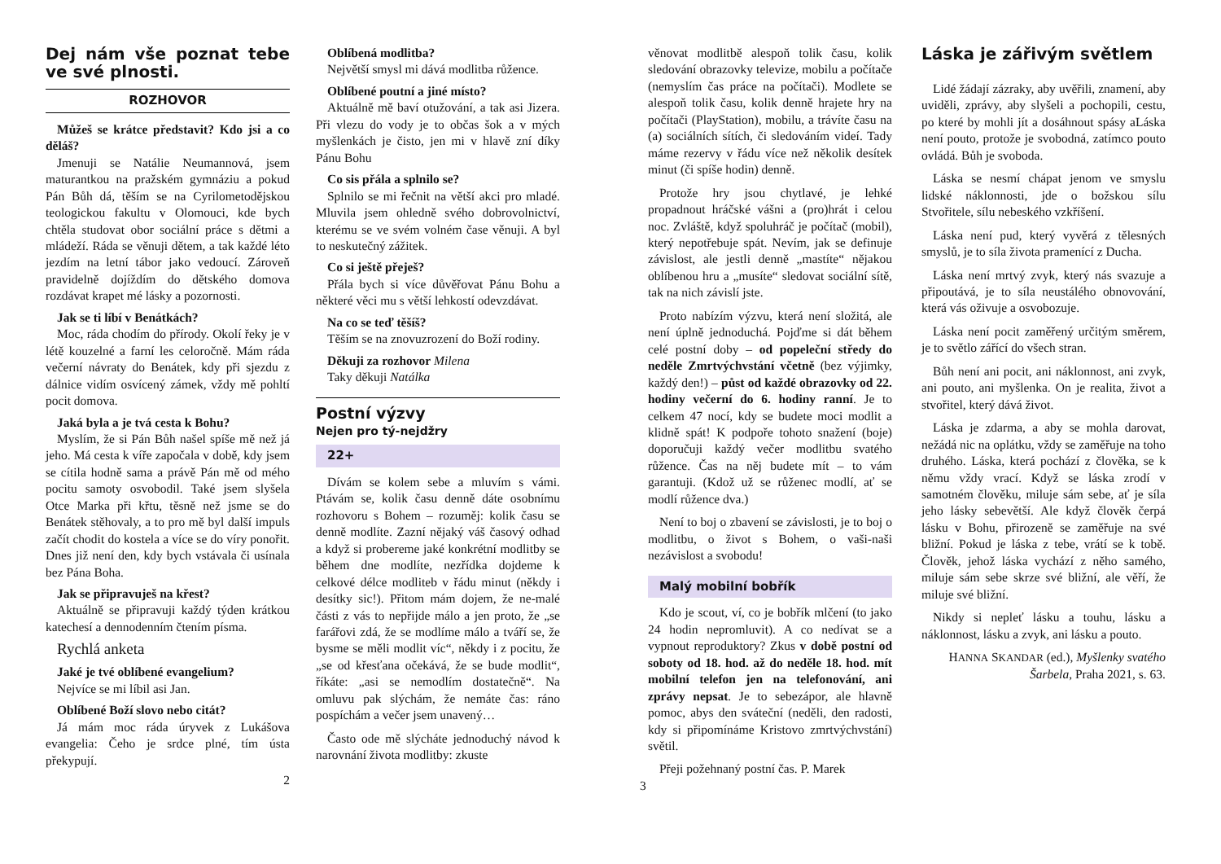Dej nám vše poznat tebe ve své plnosti.
ROZHOVOR
Můžeš se krátce představit? Kdo jsi a co děláš?
Jmenuji se Natálie Neumannová, jsem maturantkou na pražském gymnáziu a pokud Pán Bůh dá, těším se na Cyrilometodějskou teologickou fakultu v Olomouci, kde bych chtěla studovat obor sociální práce s dětmi a mládeží. Ráda se věnuji dětem, a tak každé léto jezdím na letní tábor jako vedoucí. Zároveň pravidelně dojíždím do dětského domova rozdávat krapet mé lásky a pozornosti.
Jak se ti líbí v Benátkách?
Moc, ráda chodím do přírody. Okolí řeky je v létě kouzelné a farní les celoročně. Mám ráda večerní návraty do Benátek, kdy při sjezdu z dálnice vidím osvícený zámek, vždy mě pohltí pocit domova.
Jaká byla a je tvá cesta k Bohu?
Myslím, že si Pán Bůh našel spíše mě než já jeho. Má cesta k víře započala v době, kdy jsem se cítila hodně sama a právě Pán mě od mého pocitu samoty osvobodil. Také jsem slyšela Otce Marka při křtu, těsně než jsme se do Benátek stěhovaly, a to pro mě byl další impuls začít chodit do kostela a více se do víry ponořit. Dnes již není den, kdy bych vstávala či usínala bez Pána Boha.
Jak se připravuješ na křest?
Aktuálně se připravuji každý týden krátkou katechesí a dennodenním čtením písma.
Rychlá anketa
Jaké je tvé oblíbené evangelium?
Nejvíce se mi líbil asi Jan.
Oblíbené Boží slovo nebo citát?
Já mám moc ráda úryvek z Lukášova evangelia: Čeho je srdce plné, tím ústa překypují.
2
Oblíbená modlitba?
Největší smysl mi dává modlitba růžence.
Oblíbené poutní a jiné místo?
Aktuálně mě baví otužování, a tak asi Jizera. Při vlezu do vody je to občas šok a v mých myšlenkách je čisto, jen mi v hlavě zní díky Pánu Bohu
Co sis přála a splnilo se?
Splnilo se mi řečnit na větší akci pro mladé. Mluvila jsem ohledně svého dobrovolnictví, kterému se ve svém volném čase věnuji. A byl to neskutečný zážitek.
Co si ještě přeješ?
Přála bych si více důvěřovat Pánu Bohu a některé věci mu s větší lehkostí odevzdávat.
Na co se teď těšíš?
Těším se na znovuzrození do Boží rodiny.
Děkuji za rozhovor Milena
Taky děkuji Natálka
Postní výzvy
Nejen pro tý-nejdžry
22+
Dívám se kolem sebe a mluvím s vámi. Ptávám se, kolik času denně dáte osobnímu rozhovoru s Bohem – rozuměj: kolik času se denně modlíte. Zazní nějaký váš časový odhad a když si probereme jaké konkrétní modlitby se během dne modlíte, nezřídka dojdeme k celkové délce modliteb v řádu minut (někdy i desítky sic!). Přitom mám dojem, že ne-malé části z vás to nepřijde málo a jen proto, že „se farářovi zdá, že se modlíme málo a tváří se, že bysme se měli modlit víc“, někdy i z pocitu, že „se od křesťana očekává, že se bude modlit“, říkáte: „asi se nemodlím dostatečně“. Na omluvu pak slýchám, že nemáte čas: ráno pospíchám a večer jsem unavený…
Často ode mě slýcháte jednoduchý návod k narovnání života modlitby: zkuste
věnovat modlitbě alespoň tolik času, kolik sledování obrazovky televize, mobilu a počítače (nemyslím čas práce na počítači). Modlete se alespoň tolik času, kolik denně hrajete hry na počítači (PlayStation), mobilu, a trávíte času na (a) sociálních sítích, či sledováním videí. Tady máme rezervy v řádu více než několik desítek minut (či spíše hodin) denně.
Protože hry jsou chytlavé, je lehké propadnout hráčské vášni a (pro)hrát i celou noc. Zvláště, když spoluhráč je počítač (mobil), který nepotřebuje spát. Nevím, jak se definuje závislost, ale jestli denně „mastíte“ nějakou oblíbenou hru a „musíte“ sledovat sociální sítě, tak na nich závislí jste.
Proto nabízím výzvu, která není složitá, ale není úplně jednoduchá. Pojďme si dát během celé postní doby – od popeleční středy do neděle Zmrtvýchvstání včetně (bez výjimky, každý den!) – půst od každé obrazovky od 22. hodiny večerní do 6. hodiny ranní. Je to celkem 47 nocí, kdy se budete moci modlit a klidně spát! K podpoře tohoto snažení (boje) doporučuji každý večer modlitbu svatého růžence. Čas na něj budete mít – to vám garantuji. (Kdož už se růženec modlí, ať se modlí růžence dva.)
Není to boj o zbavení se závislosti, je to boj o modlitbu, o život s Bohem, o vaši-naši nezávislost a svobodu!
Malý mobilní bobřík
Kdo je scout, ví, co je bobřík mlčení (to jako 24 hodin nepromluvit). A co nedívat se a vypnout reproduktory? Zkus v době postní od soboty od 18. hod. až do neděle 18. hod. mít mobilní telefon jen na telefonování, ani zprávy nepsat. Je to sebezápor, ale hlavně pomoc, abys den sváteční (neděli, den radosti, kdy si připomínáme Kristovo zmrtvýchvstání) světil.
Přeji požehnaný postní čas. P. Marek
3
Láska je zářivým světlem
Lidé žádají zázraky, aby uvěřili, znamení, aby uviděli, zprávy, aby slyšeli a pochopili, cestu, po které by mohli jít a dosáhnout spásy aLáska není pouto, protože je svobodná, zatímco pouto ovládá. Bůh je svoboda.
Láska se nesmí chápat jenom ve smyslu lidské náklonnosti, jde o božskou sílu Stvořitele, sílu nebeského vzkříšení.
Láska není pud, který vyvěrá z tělesných smyslů, je to síla života pramenící z Ducha.
Láska není mrtvý zvyk, který nás svazuje a připoutává, je to síla neustálého obnovování, která vás oživuje a osvobozuje.
Láska není pocit zaměřený určitým směrem, je to světlo zářící do všech stran.
Bůh není ani pocit, ani náklonnost, ani zvyk, ani pouto, ani myšlenka. On je realita, život a stvořitel, který dává život.
Láska je zdarma, a aby se mohla darovat, nežádá nic na oplátku, vždy se zaměřuje na toho druhého. Láska, která pochází z člověka, se k němu vždy vrací. Když se láska zrodí v samotném člověku, miluje sám sebe, ať je síla jeho lásky sebevětší. Ale když člověk čerpá lásku v Bohu, přirozeně se zaměřuje na své bližní. Pokud je láska z tebe, vrátí se k tobě. Člověk, jehož láska vychází z něho samého, miluje sám sebe skrze své bližní, ale věří, že miluje své bližní.
Nikdy si nepleť lásku a touhu, lásku a náklonnost, lásku a zvyk, ani lásku a pouto.
HANNA SKANDAR (ed.), Myšlenky svatého Šarbela, Praha 2021, s. 63.